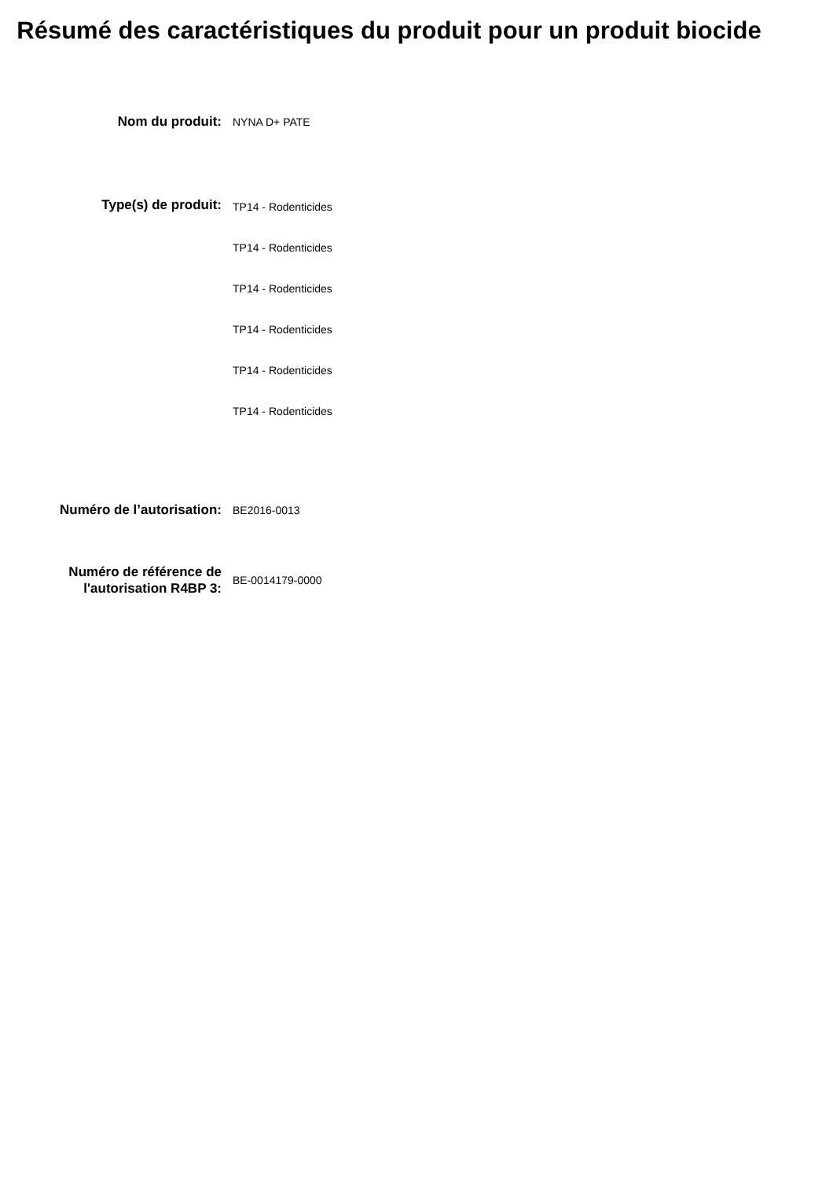Résumé des caractéristiques du produit pour un produit biocide
Nom du produit:
NYNA D+ PATE
Type(s) de produit:
TP14 - Rodenticides
TP14 - Rodenticides
TP14 - Rodenticides
TP14 - Rodenticides
TP14 - Rodenticides
TP14 - Rodenticides
Numéro de l’autorisation:
BE2016-0013
Numéro de référence de l'autorisation R4BP 3:
BE-0014179-0000